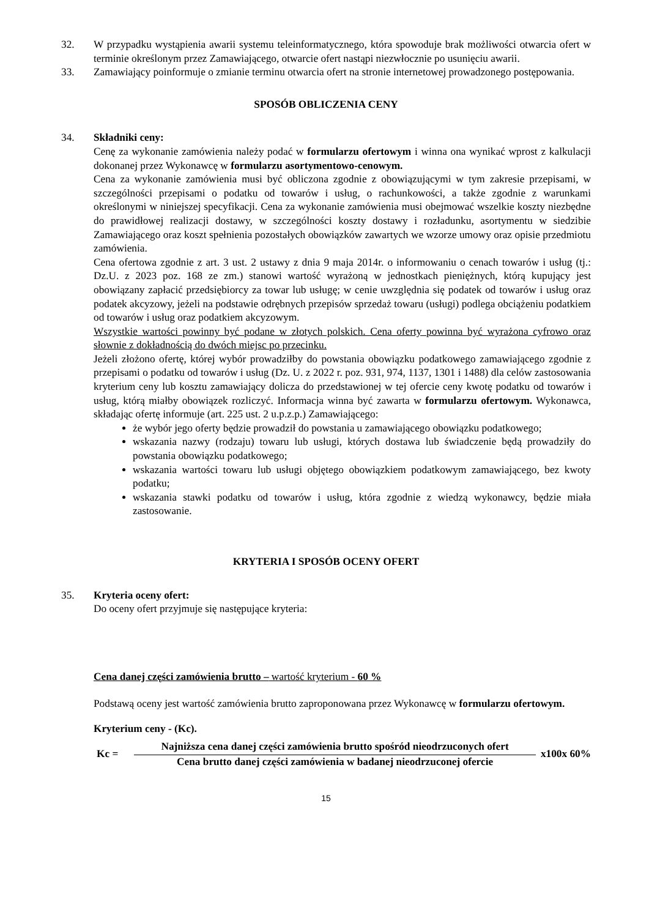32. W przypadku wystąpienia awarii systemu teleinformatycznego, która spowoduje brak możliwości otwarcia ofert w terminie określonym przez Zamawiającego, otwarcie ofert nastąpi niezwłocznie po usunięciu awarii.
33. Zamawiający poinformuje o zmianie terminu otwarcia ofert na stronie internetowej prowadzonego postępowania.
SPOSÓB OBLICZENIA CENY
34. Składniki ceny:
Cenę za wykonanie zamówienia należy podać w formularzu ofertowym i winna ona wynikać wprost z kalkulacji dokonanej przez Wykonawcę w formularzu asortymentowo-cenowym.
Cena za wykonanie zamówienia musi być obliczona zgodnie z obowiązującymi w tym zakresie przepisami, w szczególności przepisami o podatku od towarów i usług, o rachunkowości, a także zgodnie z warunkami określonymi w niniejszej specyfikacji. Cena za wykonanie zamówienia musi obejmować wszelkie koszty niezbędne do prawidłowej realizacji dostawy, w szczególności koszty dostawy i rozładunku, asortymentu w siedzibie Zamawiającego oraz koszt spełnienia pozostałych obowiązków zawartych we wzorze umowy oraz opisie przedmiotu zamówienia.
Cena ofertowa zgodnie z art. 3 ust. 2 ustawy z dnia 9 maja 2014r. o informowaniu o cenach towarów i usług (tj.: Dz.U. z 2023 poz. 168 ze zm.) stanowi wartość wyrażoną w jednostkach pieniężnych, którą kupujący jest obowiązany zapłacić przedsiębiorcy za towar lub usługę; w cenie uwzględnia się podatek od towarów i usług oraz podatek akcyzowy, jeżeli na podstawie odrębnych przepisów sprzedaż towaru (usługi) podlega obciążeniu podatkiem od towarów i usług oraz podatkiem akcyzowym.
Wszystkie wartości powinny być podane w złotych polskich. Cena oferty powinna być wyrażona cyfrowo oraz słownie z dokładnością do dwóch miejsc po przecinku.
Jeżeli złożono ofertę, której wybór prowadziłby do powstania obowiązku podatkowego zamawiającego zgodnie z przepisami o podatku od towarów i usług (Dz. U. z 2022 r. poz. 931, 974, 1137, 1301 i 1488) dla celów zastosowania kryterium ceny lub kosztu zamawiający dolicza do przedstawionej w tej ofercie ceny kwotę podatku od towarów i usług, którą miałby obowiązek rozliczyć. Informacja winna być zawarta w formularzu ofertowym. Wykonawca, składając ofertę informuje (art. 225 ust. 2 u.p.z.p.) Zamawiającego:
że wybór jego oferty będzie prowadził do powstania u zamawiającego obowiązku podatkowego;
wskazania nazwy (rodzaju) towaru lub usługi, których dostawa lub świadczenie będą prowadziły do powstania obowiązku podatkowego;
wskazania wartości towaru lub usługi objętego obowiązkiem podatkowym zamawiającego, bez kwoty podatku;
wskazania stawki podatku od towarów i usług, która zgodnie z wiedzą wykonawcy, będzie miała zastosowanie.
KRYTERIA I SPOSÓB OCENY OFERT
35. Kryteria oceny ofert:
Do oceny ofert przyjmuje się następujące kryteria:
Cena danej części zamówienia brutto – wartość kryterium - 60 %
Podstawą oceny jest wartość zamówienia brutto zaproponowana przez Wykonawcę w formularzu ofertowym.
Kryterium ceny - (Kc).
Kc =
Najniższa cena danej części zamówienia brutto spośród nieodrzuconych ofert
Cena brutto danej części zamówienia w badanej nieodrzuconej ofercie
x100x 60%
15